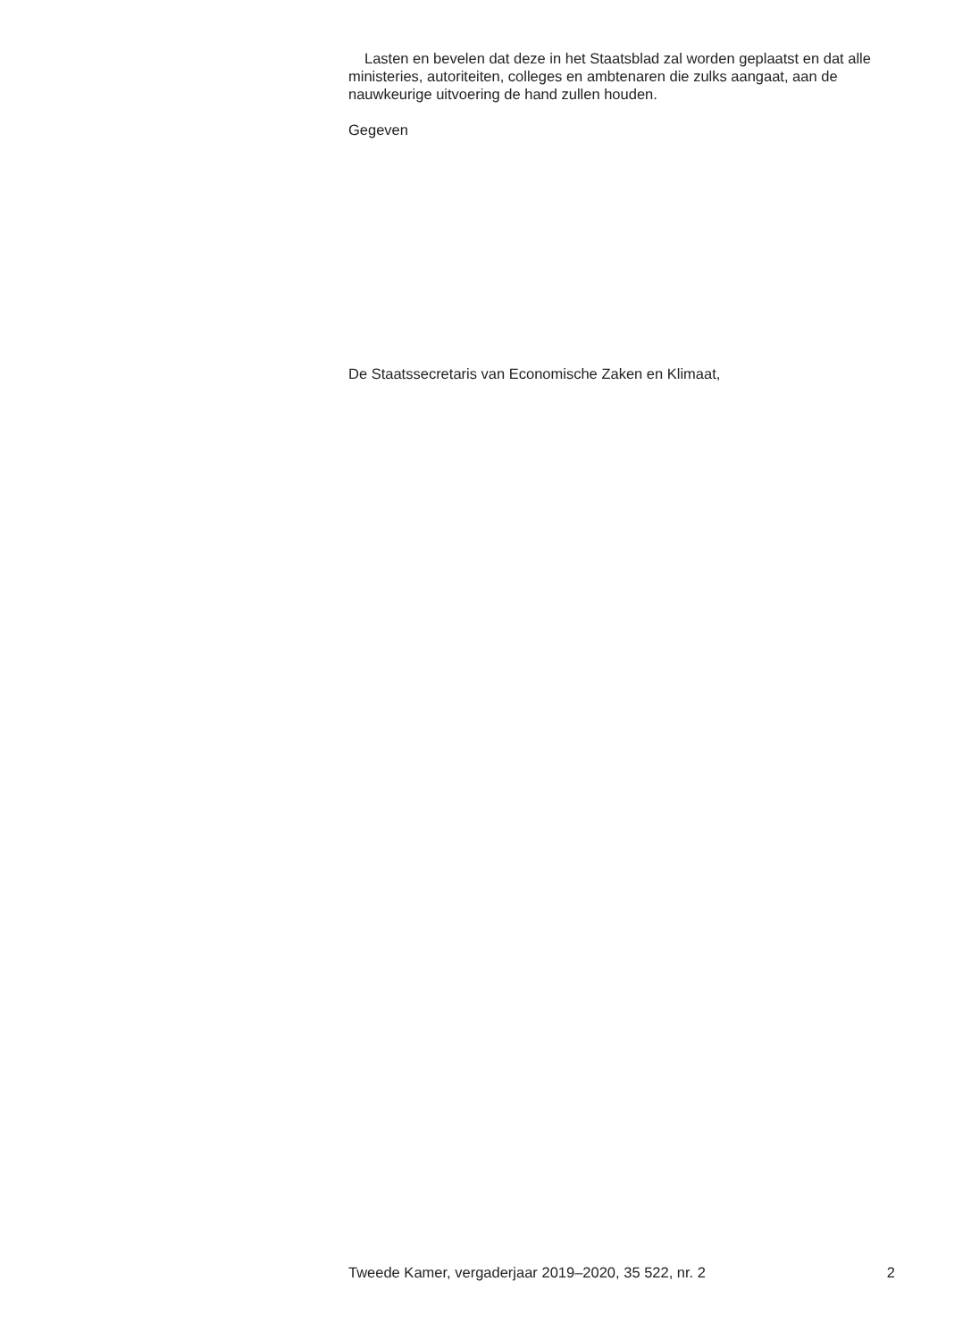Lasten en bevelen dat deze in het Staatsblad zal worden geplaatst en dat alle ministeries, autoriteiten, colleges en ambtenaren die zulks aangaat, aan de nauwkeurige uitvoering de hand zullen houden.
Gegeven
De Staatssecretaris van Economische Zaken en Klimaat,
Tweede Kamer, vergaderjaar 2019–2020, 35 522, nr. 2 2